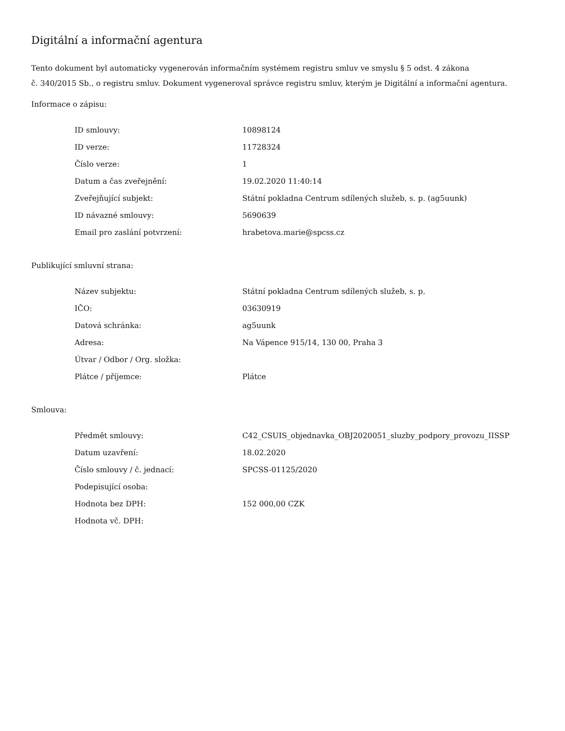Digitální a informační agentura
Tento dokument byl automaticky vygenerován informačním systémem registru smluv ve smyslu § 5 odst. 4 zákona
č. 340/2015 Sb., o registru smluv. Dokument vygeneroval správce registru smluv, kterým je Digitální a informační agentura.
Informace o zápisu:
| ID smlouvy: | 10898124 |
| ID verze: | 11728324 |
| Číslo verze: | 1 |
| Datum a čas zveřejnění: | 19.02.2020 11:40:14 |
| Zveřejňující subjekt: | Státní pokladna Centrum sdílených služeb, s. p. (ag5uunk) |
| ID návazné smlouvy: | 5690639 |
| Email pro zaslání potvrzení: | hrabetova.marie@spcss.cz |
Publikující smluvní strana:
| Název subjektu: | Státní pokladna Centrum sdílených služeb, s. p. |
| IČO: | 03630919 |
| Datová schránka: | ag5uunk |
| Adresa: | Na Vápence 915/14, 130 00, Praha 3 |
| Útvar / Odbor / Org. složka: | |
| Plátce / příjemce: | Plátce |
Smlouva:
| Předmět smlouvy: | C42_CSUIS_objednavka_OBJ2020051_sluzby_podpory_provozu_IISSP |
| Datum uzavření: | 18.02.2020 |
| Číslo smlouvy / č. jednací: | SPCSS-01125/2020 |
| Podepisující osoba: | |
| Hodnota bez DPH: | 152 000,00 CZK |
| Hodnota vč. DPH: | |